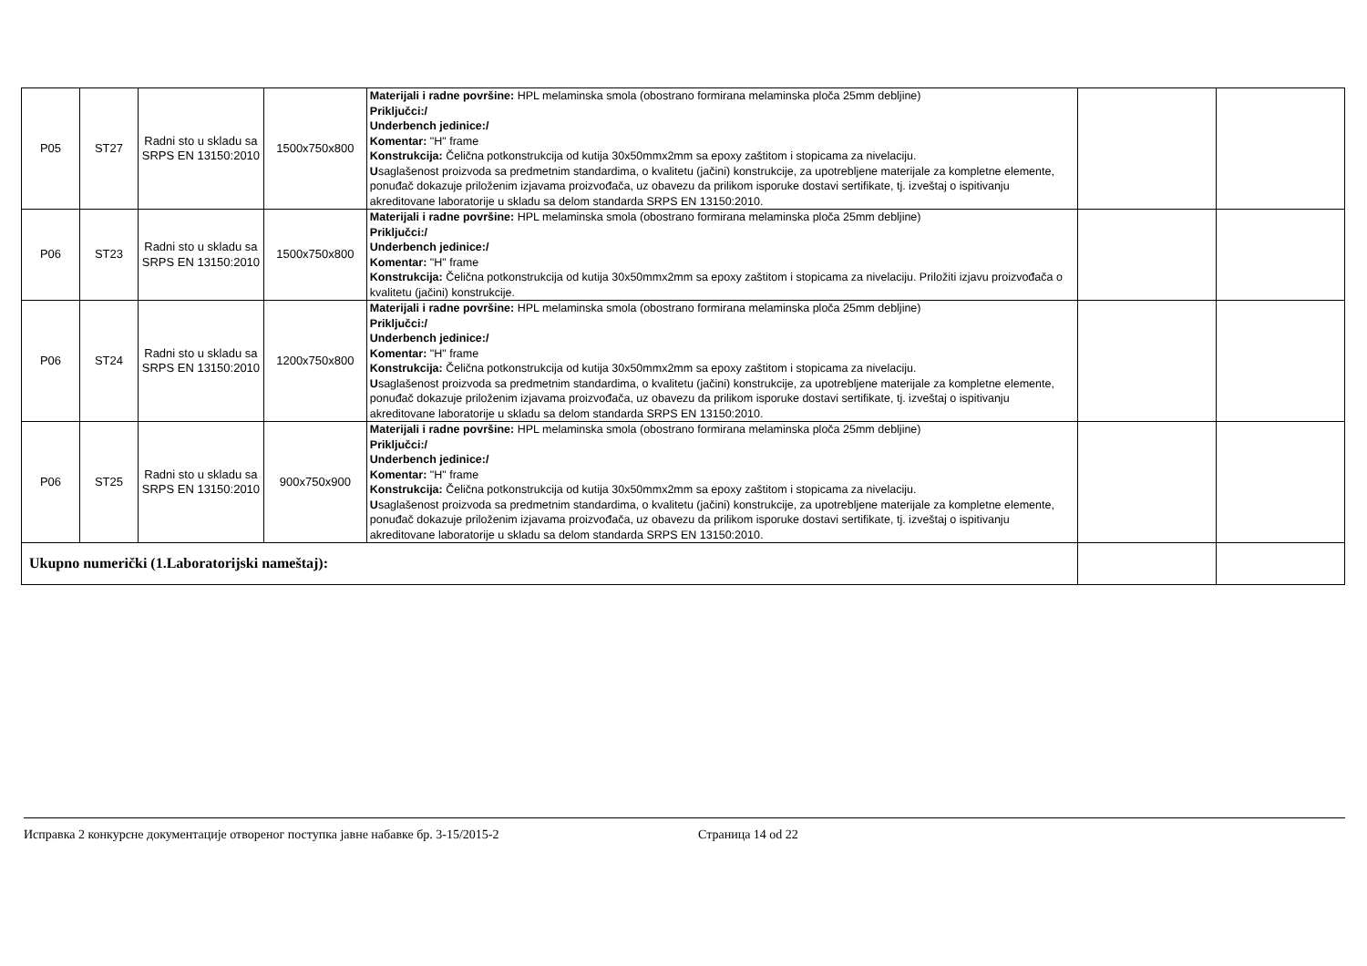| P05 | ST27 | Radni sto u skladu sa SRPS EN 13150:2010 | 1500x750x800 | Materijali i radne površine: HPL melaminska smola (obostrano formirana melaminska ploča 25mm debljine) Priključci:/ Underbench jedinice:/ Komentar: "H" frame Konstrukcija: Čelična potkonstrukcija od kutija 30x50mmx2mm sa epoxy zaštitom i stopicama za nivelaciju. U saglašenost proizvoda sa predmetnim standardima, o kvalitetu (jačini) konstrukcije, za upotrebljene materijale za kompletne elemente, ponuđač dokazuje priloženim izjavama proizvođača, uz obavezu da prilikom isporuke dostavi sertifikate, tj. izveštaj o ispitivanju akreditovane laboratorije u skladu sa delom standarda SRPS EN 13150:2010. | | |
| P06 | ST23 | Radni sto u skladu sa SRPS EN 13150:2010 | 1500x750x800 | Materijali i radne površine: HPL melaminska smola (obostrano formirana melaminska ploča 25mm debljine) Priključci:/ Underbench jedinice:/ Komentar: "H" frame Konstrukcija: Čelična potkonstrukcija od kutija 30x50mmx2mm sa epoxy zaštitom i stopicama za nivelaciju. Priložiti izjavu proizvođača o kvalitetu (jačini) konstrukcije. | | |
| P06 | ST24 | Radni sto u skladu sa SRPS EN 13150:2010 | 1200x750x800 | Materijali i radne površine: HPL melaminska smola (obostrano formirana melaminska ploča 25mm debljine) Priključci:/ Underbench jedinice:/ Komentar: "H" frame Konstrukcija: Čelična potkonstrukcija od kutija 30x50mmx2mm sa epoxy zaštitom i stopicama za nivelaciju. U saglašenost proizvoda sa predmetnim standardima, o kvalitetu (jačini) konstrukcije, za upotrebljene materijale za kompletne elemente, ponuđač dokazuje priloženim izjavama proizvođača, uz obavezu da prilikom isporuke dostavi sertifikate, tj. izveštaj o ispitivanju akreditovane laboratorije u skladu sa delom standarda SRPS EN 13150:2010. | | |
| P06 | ST25 | Radni sto u skladu sa SRPS EN 13150:2010 | 900x750x900 | Materijali i radne površine: HPL melaminska smola (obostrano formirana melaminska ploča 25mm debljine) Priključci:/ Underbench jedinice:/ Komentar: "H" frame Konstrukcija: Čelična potkonstrukcija od kutija 30x50mmx2mm sa epoxy zaštitom i stopicama za nivelaciju. U saglašenost proizvoda sa predmetnim standardima, o kvalitetu (jačini) konstrukcije, za upotrebljene materijale za kompletne elemente, ponuđač dokazuje priloženim izjavama proizvođača, uz obavezu da prilikom isporuke dostavi sertifikate, tj. izveštaj o ispitivanju akreditovane laboratorije u skladu sa delom standarda SRPS EN 13150:2010. | | |
| Ukupno numerički (1.Laboratorijski nameštaj): | | | | | | |
Исправка 2 конкурсне документације отвореног поступка јавне набавке бр. 3-15/2015-2 Страница 14 od 22